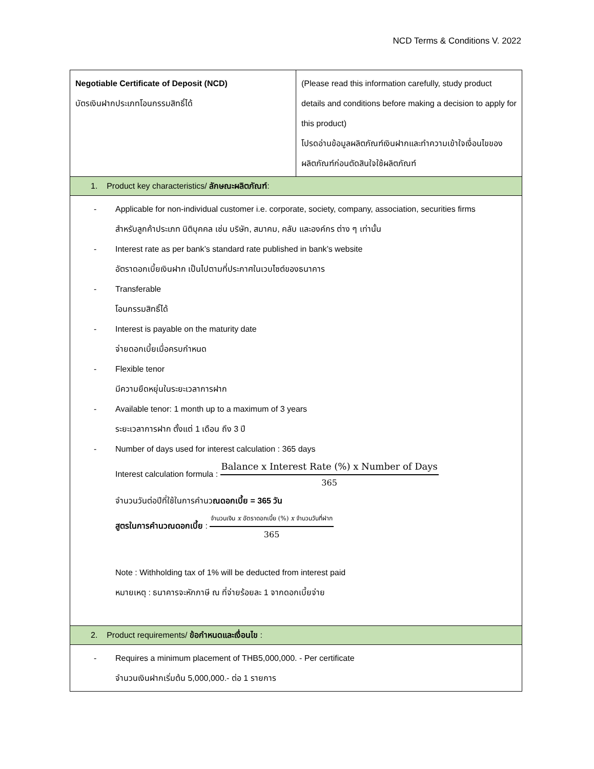NCD Terms & Conditions V. 2022
| Negotiable Certificate of Deposit (NCD) บัตรเงินฝากประเภทโอนกรรมสิทธิ์ได้ | (Please read this information carefully, study product details and conditions before making a decision to apply for this product) โปรดอ่านข้อมูลผลิตภัณฑ์เงินฝากและทำความเข้าใจเงื่อนไขของผลิตภัณฑ์ก่อนตัดสินใจใช้ผลิตภัณฑ์ |
| 1. Product key characteristics/ ลักษณะผลิตภัณฑ์ : | |
| - Applicable for non-individual customer i.e. corporate, society, company, association, securities firms สำหรับลูกค้าประเภท นิติบุคคล เช่น บริษัท, สมาคม, คลับ และองค์กร ต่าง ๆ เท่านั้น - Interest rate as per bank’s standard rate published in bank’s website อัตราดอกเบี้ยเงินฝาก เป็นไปตามที่ประกาศในเวบไซต์ของธนาคาร - Transferable โอนกรรมสิทธิ์ได้ - Interest is payable on the maturity date จ่ายดอกเบี้ยเมื่อครบกำหนด - Flexible tenor มีความยืดหยุ่นในระยะเวลาการฝาก - Available tenor: 1 month up to a maximum of 3 years ระยะเวลาการฝาก ตั้งแต่ 1 เดือน ถึง 3 ปี - Number of days used for interest calculation : 365 days Interest calculation formula : Balance x Interest Rate (%) x Number of Days 365 จำนวนวันต่อปีที่ใช้ในการคำนว ณดอกเบี้ย = 365 วัน สูตรในการคำนวณดอกเบี้ย : จำนวนเงิน x อัตราดอกเบี้ย (%) x จำนวนวันที่ฝาก 365 Note : Withholding tax of 1% will be deducted from interest paid หมายเหตุ : ธนาคารจะหักภาษี ณ ที่จ่ายร้อยละ 1 จากดอกเบี้ยจ่าย | |
| 2. Product requirements/ ข้อกำหนดและเงื่อนไข : | |
| - Requires a minimum placement of THB5,000,000. - Per certificate จำนวนเงินฝากเริ่มต้น 5,000,000.- ต่อ 1 รายการ | |